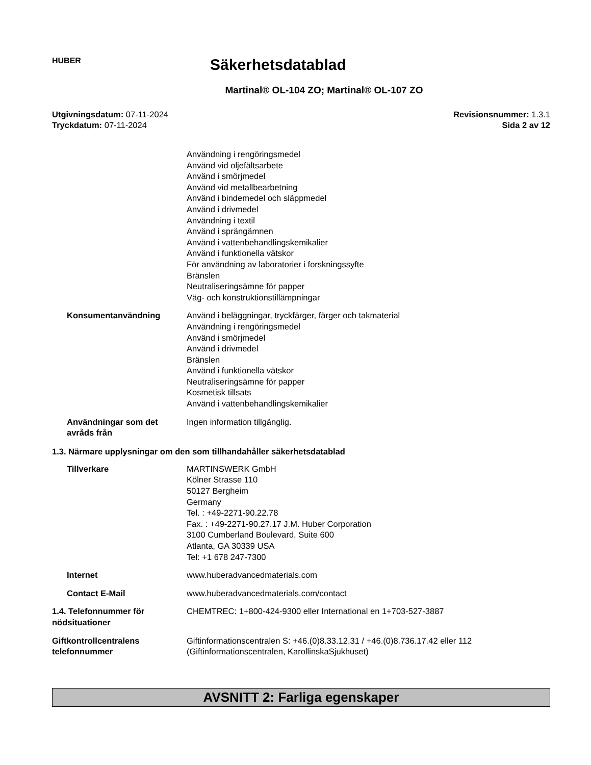HUBER
Säkerhetsdatablad
Martinal® OL-104 ZO; Martinal® OL-107 ZO
Utgivningsdatum: 07-11-2024
Tryckdatum: 07-11-2024
Revisionsnummer: 1.3.1
Sida 2 av 12
Användning i rengöringsmedel
Använd vid oljefältsarbete
Använd i smörjmedel
Använd vid metallbearbetning
Använd i bindemedel och släppmedel
Använd i drivmedel
Användning i textil
Använd i sprängämnen
Använd i vattenbehandlingskemikalier
Använd i funktionella vätskor
För användning av laboratorier i forskningssyfte
Bränslen
Neutraliseringsämne för papper
Väg- och konstruktionstillämpningar
Konsumentanvändning Använd i beläggningar, tryckfärger, färger och takmaterial
Användning i rengöringsmedel
Använd i smörjmedel
Använd i drivmedel
Bränslen
Använd i funktionella vätskor
Neutraliseringsämne för papper
Kosmetisk tillsats
Använd i vattenbehandlingskemikalier
Användningar som det avråds från
Ingen information tillgänglig.
1.3. Närmare upplysningar om den som tillhandahåller säkerhetsdatablad
Tillverkare MARTINSWERK GmbH
Kölner Strasse 110
50127 Bergheim
Germany
Tel. : +49-2271-90.22.78
Fax. : +49-2271-90.27.17 J.M. Huber Corporation
3100 Cumberland Boulevard, Suite 600
Atlanta, GA 30339 USA
Tel: +1 678 247-7300
Internet www.huberadvancedmaterials.com
Contact E-Mail www.huberadvancedmaterials.com/contact
1.4. Telefonnummer för nödsituationer
CHEMTREC: 1+800-424-9300 eller International en 1+703-527-3887
Giftkontrollcentralens telefonnummer
Giftinformationscentralen S: +46.(0)8.33.12.31 / +46.(0)8.736.17.42 eller 112
(Giftinformationscentralen, KarollinskaSjukhuset)
AVSNITT 2: Farliga egenskaper